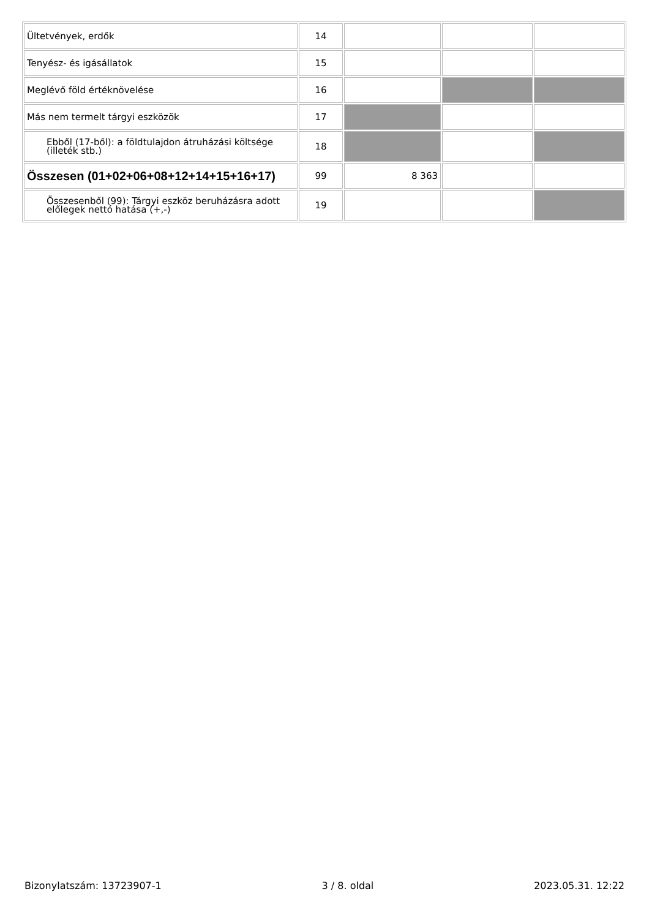| Ültetvények, erdők | 14 | | | |
| Tenyész- és igásállatok | 15 | | | |
| Meglévő föld értéknövelése | 16 | | | |
| Más nem termelt tárgyi eszközök | 17 | | | |
| Ebből (17-ből): a földtulajdon átruházási költsége (illeték stb.) | 18 | | | |
| Összesen (01+02+06+08+12+14+15+16+17) | 99 | 8 363 | | |
| Összesenből (99): Tárgyi eszköz beruházásra adott előlegek nettó hatása (+,-) | 19 | | | |
Bizonylatszám: 13723907-1 3 / 8. oldal 2023.05.31. 12:22